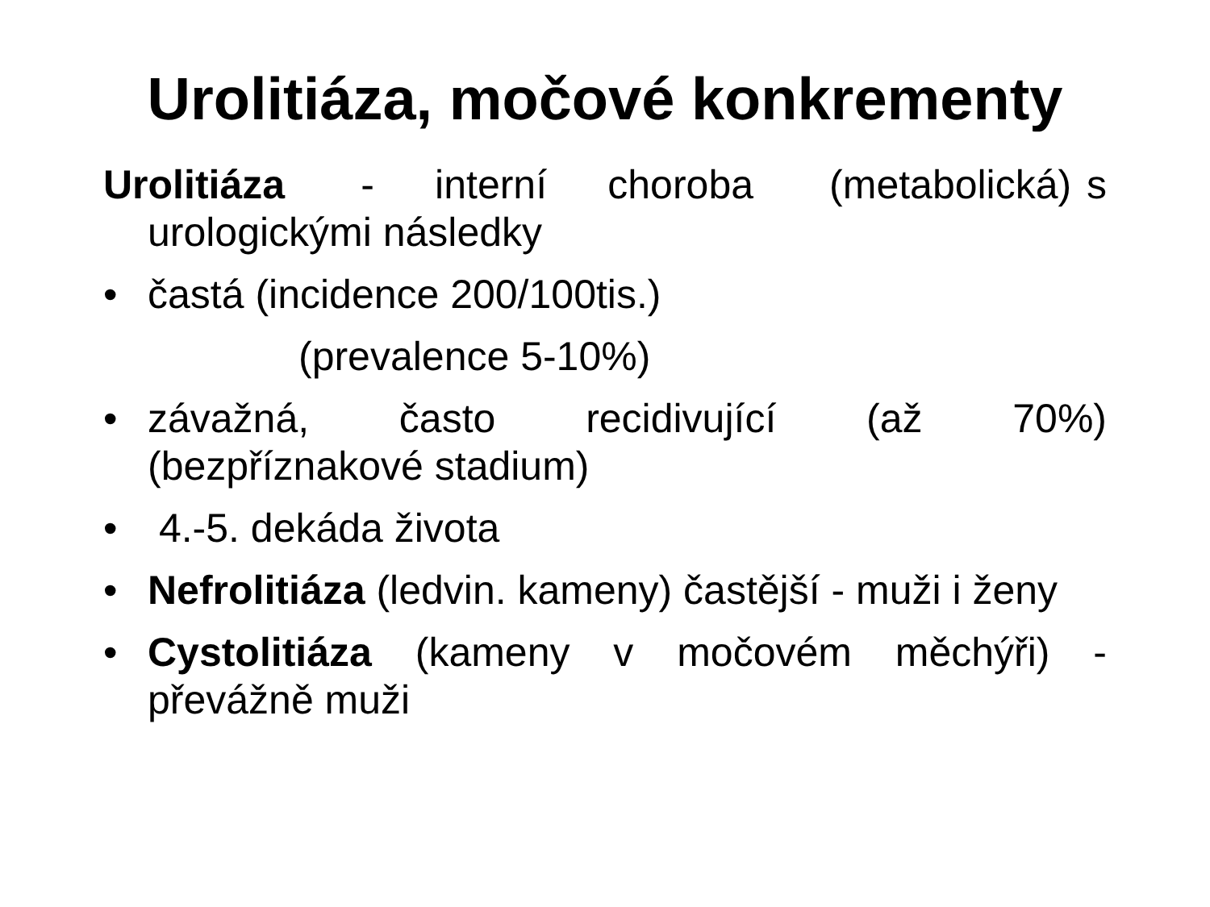Urolitiáza, močové konkrementy
Urolitiáza - interní choroba (metabolická) s urologickými následky
• častá (incidence 200/100tis.)
(prevalence 5-10%)
• závažná, často recidivující (až 70%) (bezpříznakové stadium)
• 4.-5. dekáda života
• Nefrolitiáza (ledvin. kameny) častější - muži i ženy
• Cystolitiáza (kameny v močovém měchýři) - převážně muži